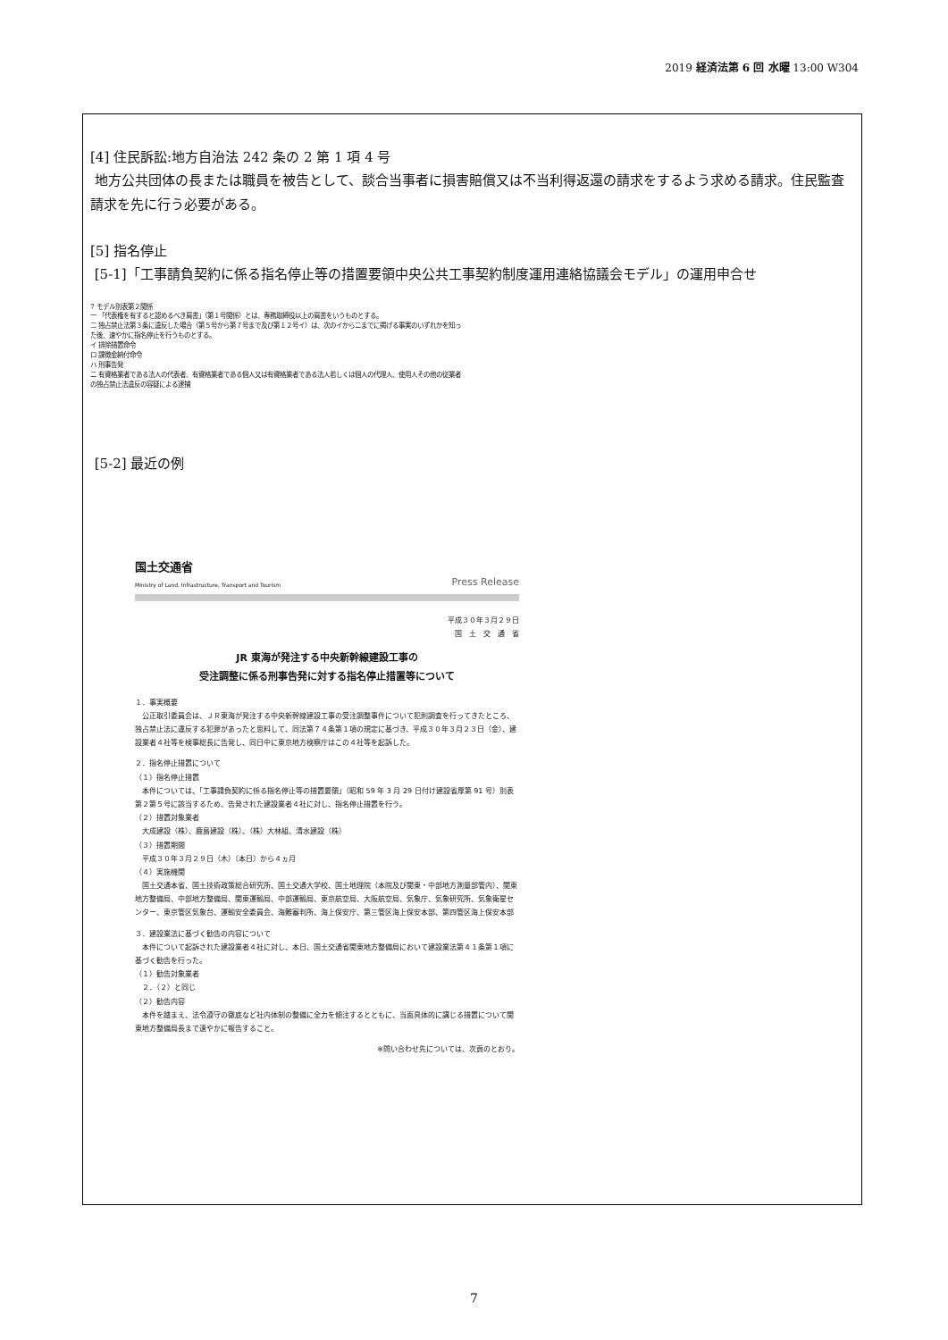2019 経済法第 6 回 水曜 13:00 W304
[4] 住民訴訟:地方自治法 242 条の 2 第 1 項 4 号
地方公共団体の長または職員を被告として、談合当事者に損害賠償又は不当利得返還の請求をするよう求める請求。住民監査請求を先に行う必要がある。
[5] 指名停止
[5-1]「工事請負契約に係る指名停止等の措置要領中央公共工事契約制度運用連絡協議会モデル」の運用申合せ
7 モデル別表第２関係
一 「代表権を有すると認めるべき肩書」（第１号関係）とは、専務取締役以上の肩書をいうものとする。
二 独占禁止法第３条に違反した場合（第５号から第７号まで及び第１２号イ）は、次のイからニまでに掲げる事実のいずれかを知った後、速やかに指名停止を行うものとする。
イ 排除措置命令
ロ 課徴金納付命令
ハ 刑事告発
ニ 有資格業者である法人の代表者、有資格業者である個人又は有資格業者である法人若しくは個人の代理人、使用人その他の従業者の独占禁止法違反の容疑による逮捕
[5-2] 最近の例
国土交通省
Ministry of Land, Infrastructure, Transport and Tourism
Press Release
平成３０年３月２９日
国　土　交　通　省
JR 東海が発注する中央新幹線建設工事の
受注調整に係る刑事告発に対する指名停止措置等について
１．事実概要
　公正取引委員会は、ＪＲ東海が発注する中央新幹線建設工事の受注調整事件について犯則調査を行ってきたところ、独占禁止法に違反する犯罪があったと思料して、同法第７４条第１項の規定に基づき、平成３０年３月２３日（金）、建設業者４社等を検事総長に告発し、同日中に東京地方検察庁はこの４社等を起訴した。
２．指名停止措置について
（１）指名停止措置
　本件については、「工事請負契約に係る指名停止等の措置要領」（昭和 59 年 3 月 29 日付け建設省厚第 91 号）別表第２第５号に該当するため、告発された建設業者４社に対し、指名停止措置を行う。
（２）措置対象業者
　大成建設（株）、鹿島建設（株）、（株）大林組、清水建設（株）
（３）措置期間
　平成３０年３月２９日（木）〔本日〕から４ヵ月
（４）実施機関
　国土交通本省、国土技術政策総合研究所、国土交通大学校、国土地理院（本院及び関東・中部地方測量部管内）、関東地方整備局、中部地方整備局、関東運輸局、中部運輸局、東京航空局、大阪航空局、気象庁、気象研究所、気象衛星センター、東京管区気象台、運輸安全委員会、海難審判所、海上保安庁、第三管区海上保安本部、第四管区海上保安本部
３．建設業法に基づく勧告の内容について
　本件について起訴された建設業者４社に対し、本日、国土交通省関東地方整備局において建設業法第４１条第１項に基づく勧告を行った。
（１）勧告対象業者
　２．（２）と同じ
（２）勧告内容
　本件を踏まえ、法令遵守の徹底など社内体制の整備に全力を傾注するとともに、当面具体的に講じる措置について関東地方整備局長まで速やかに報告すること。
※問い合わせ先については、次頁のとおり。
7